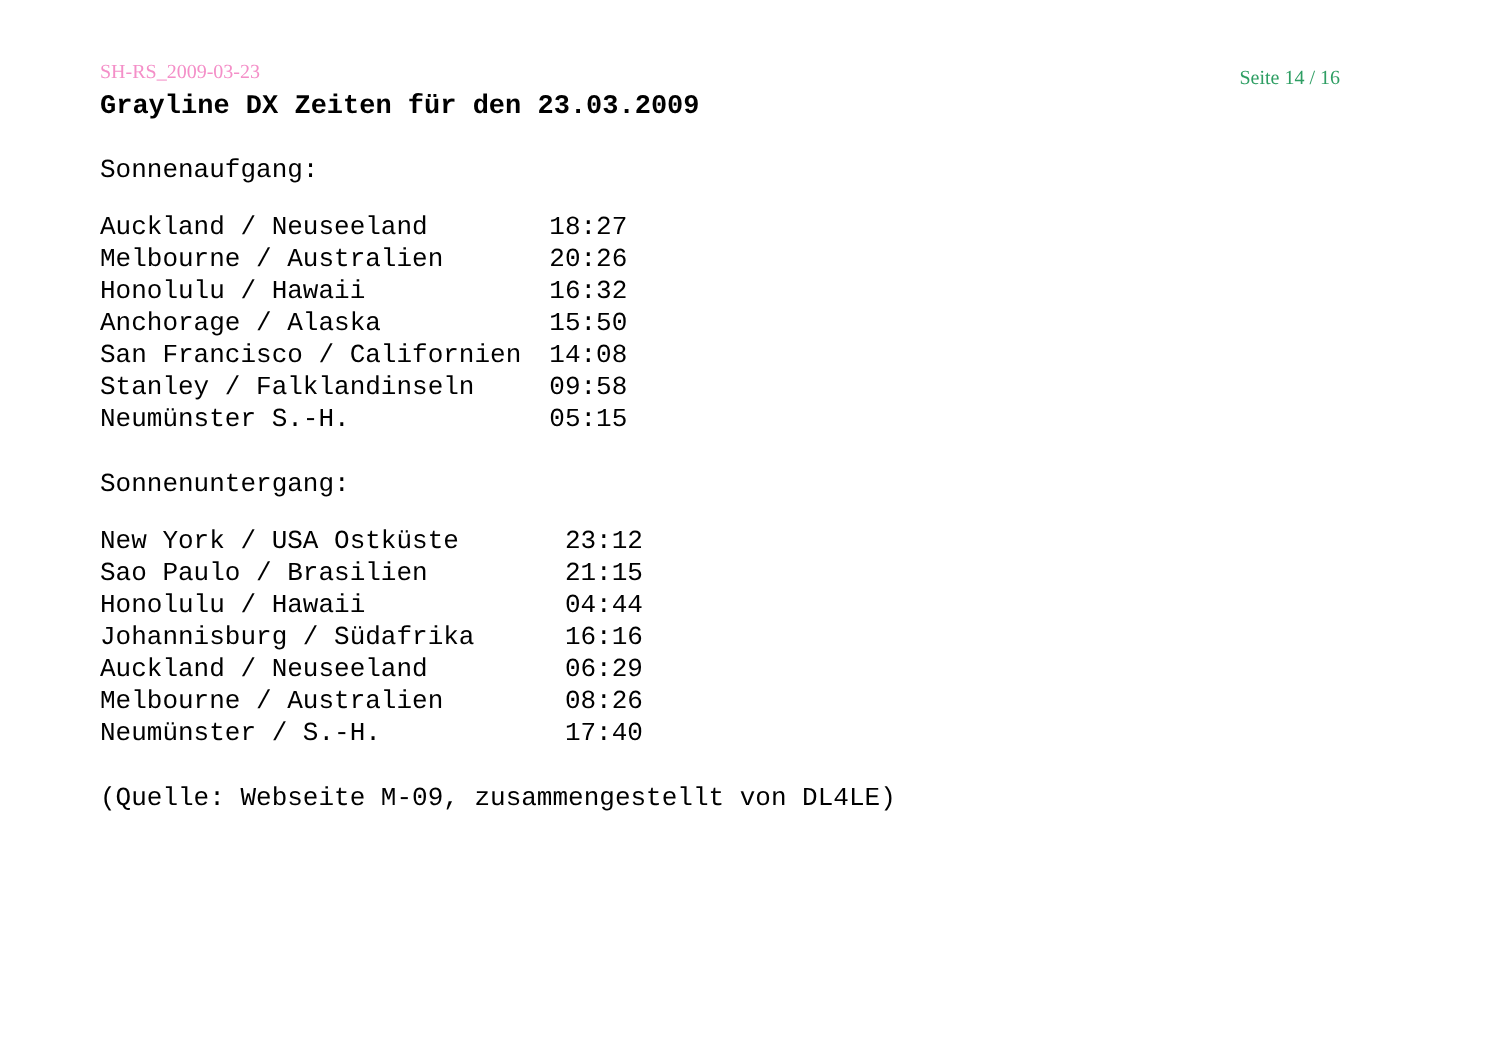SH-RS_2009-03-23 Seite 14 / 16
Grayline DX Zeiten für den 23.03.2009
Sonnenaufgang:
| Auckland / Neuseeland | 18:27 |
| Melbourne / Australien | 20:26 |
| Honolulu / Hawaii | 16:32 |
| Anchorage / Alaska | 15:50 |
| San Francisco / Californien | 14:08 |
| Stanley / Falklandinseln | 09:58 |
| Neumünster S.-H. | 05:15 |
Sonnenuntergang:
| New York / USA Ostküste | 23:12 |
| Sao Paulo / Brasilien | 21:15 |
| Honolulu / Hawaii | 04:44 |
| Johannisburg / Südafrika | 16:16 |
| Auckland / Neuseeland | 06:29 |
| Melbourne / Australien | 08:26 |
| Neumünster / S.-H. | 17:40 |
(Quelle: Webseite M-09, zusammengestellt von DL4LE)